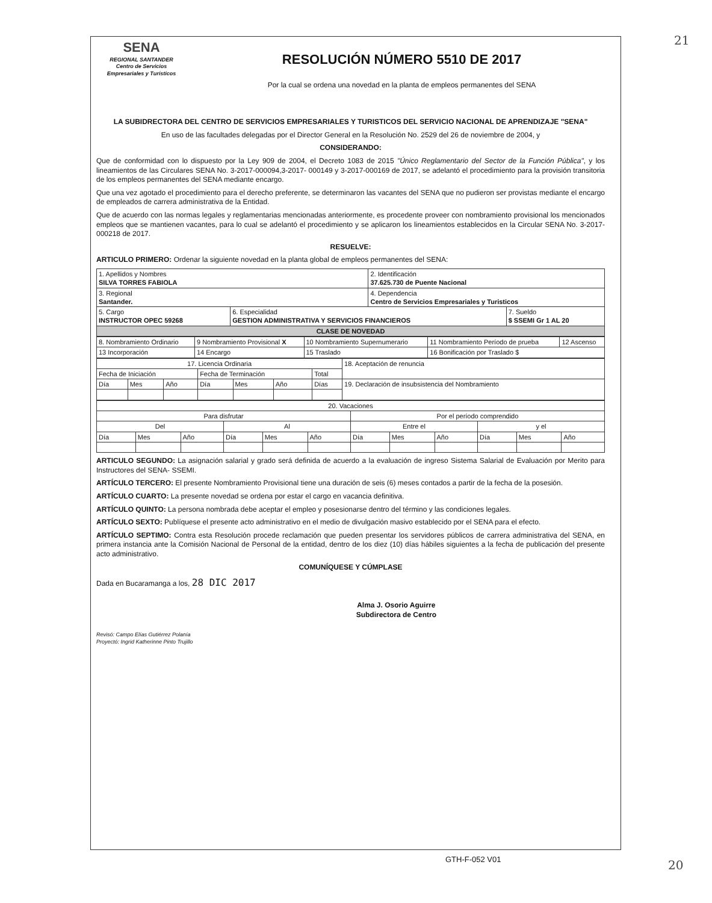21
SENA
REGIONAL SANTANDER
Centro de Servicios
Empresariales y Turísticos
RESOLUCIÓN NÚMERO 5510 DE 2017
Por la cual se ordena una novedad en la planta de empleos permanentes del SENA
LA SUBIDRECTORA DEL CENTRO DE SERVICIOS EMPRESARIALES Y TURISTICOS DEL SERVICIO NACIONAL DE APRENDIZAJE "SENA"
En uso de las facultades delegadas por el Director General en la Resolución No. 2529 del 26 de noviembre de 2004, y
CONSIDERANDO:
Que de conformidad con lo dispuesto por la Ley 909 de 2004, el Decreto 1083 de 2015 "Único Reglamentario del Sector de la Función Pública", y los lineamientos de las Circulares SENA No. 3-2017-000094,3-2017- 000149 y 3-2017-000169 de 2017, se adelantó el procedimiento para la provisión transitoria de los empleos permanentes del SENA mediante encargo.
Que una vez agotado el procedimiento para el derecho preferente, se determinaron las vacantes del SENA que no pudieron ser provistas mediante el encargo de empleados de carrera administrativa de la Entidad.
Que de acuerdo con las normas legales y reglamentarias mencionadas anteriormente, es procedente proveer con nombramiento provisional los mencionados empleos que se mantienen vacantes, para lo cual se adelantó el procedimiento y se aplicaron los lineamientos establecidos en la Circular SENA No. 3-2017-000218 de 2017.
RESUELVE:
ARTICULO PRIMERO: Ordenar la siguiente novedad en la planta global de empleos permanentes del SENA:
| 1. Apellidos y Nombres SILVA TORRES FABIOLA | | 2. Identificación 37.625.730 de Puente Nacional | |
| 3. Regional Santander. | | 4. Dependencia Centro de Servicios Empresariales y Turisticos | |
| 5. Cargo INSTRUCTOR OPEC 59268 | 6. Especialidad GESTION ADMINISTRATIVA Y SERVICIOS FINANCIEROS | | 7. Sueldo $ SSEMI Gr 1 AL 20 |
| CLASE DE NOVEDAD | | | |
| 8. Nombramiento Ordinario | 9 Nombramiento Provisional X | 10 Nombramiento Supernumerario | 11 Nombramiento Período de prueba | 12 Ascenso |
| 13 Incorporación | 14 Encargo | 15 Traslado | 16 Bonificación por Traslado $ | |
| 17. Licencia Ordinaria | | | | | | | 18. Aceptación de renuncia |
| Fecha de Iniciación | | | Fecha de Terminación | | | Total | |
| Día | Mes | Año | Día | Mes | Año | Días | 19. Declaración de insubsistencia del Nombramiento |
| 20. Vacaciones | | | | | | | | | | | |
| Para disfrutar | | | | | | Por el período comprendido | | | | | |
| Del | | | Al | | | Entre el | | | y el | | |
| Día | Mes | Año | Día | Mes | Año | Día | Mes | Año | Día | Mes | Año |
ARTICULO SEGUNDO: La asignación salarial y grado será definida de acuerdo a la evaluación de ingreso Sistema Salarial de Evaluación por Merito para Instructores del SENA- SSEMI.
ARTÍCULO TERCERO: El presente Nombramiento Provisional tiene una duración de seis (6) meses contados a partir de la fecha de la posesión.
ARTÍCULO CUARTO: La presente novedad se ordena por estar el cargo en vacancia definitiva.
ARTÍCULO QUINTO: La persona nombrada debe aceptar el empleo y posesionarse dentro del término y las condiciones legales.
ARTÍCULO SEXTO: Publíquese el presente acto administrativo en el medio de divulgación masivo establecido por el SENA para el efecto.
ARTÍCULO SEPTIMO: Contra esta Resolución procede reclamación que pueden presentar los servidores públicos de carrera administrativa del SENA, en primera instancia ante la Comisión Nacional de Personal de la entidad, dentro de los diez (10) días hábiles siguientes a la fecha de publicación del presente acto administrativo.
COMUNÍQUESE Y CÚMPLASE
Dada en Bucaramanga a los, 28 DIC 2017
Alma J. Osorio Aguirre
Subdirectora de Centro
Revisó: Campo Elías Gutiérrez Polanía
Proyectó: Ingrid Katherinne Pinto Trujillo
GTH-F-052 V01 20